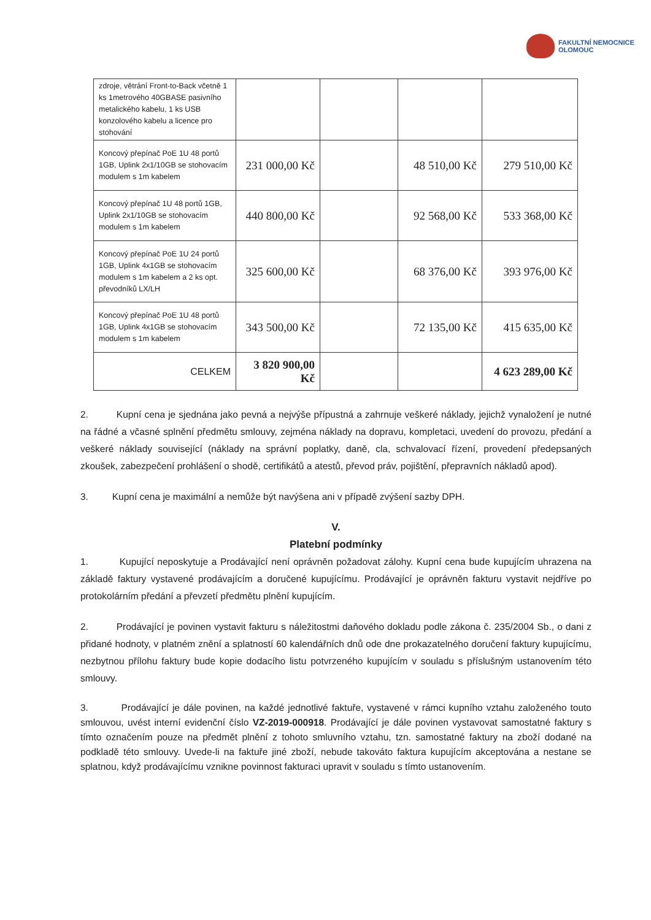FAKULTNÍ NEMOCNICE
OLOMOUC
| zdroje, větrání Front-to-Back včetně 1 ks 1metrového 40GBASE pasivního metalického kabelu, 1 ks USB konzolového kabelu a licence pro stohování | | | | |
| Koncový přepínač PoE 1U 48 portů 1GB, Uplink 2x1/10GB se stohovacím modulem s 1m kabelem | 231 000,00 Kč | | 48 510,00 Kč | 279 510,00 Kč |
| Koncový přepínač 1U 48 portů 1GB, Uplink 2x1/10GB se stohovacím modulem s 1m kabelem | 440 800,00 Kč | | 92 568,00 Kč | 533 368,00 Kč |
| Koncový přepínač PoE 1U 24 portů 1GB, Uplink 4x1GB se stohovacím modulem s 1m kabelem a 2 ks opt. převodníků LX/LH | 325 600,00 Kč | | 68 376,00 Kč | 393 976,00 Kč |
| Koncový přepínač PoE 1U 48 portů 1GB, Uplink 4x1GB se stohovacím modulem s 1m kabelem | 343 500,00 Kč | | 72 135,00 Kč | 415 635,00 Kč |
| CELKEM | 3 820 900,00 Kč | | | 4 623 289,00 Kč |
2. Kupní cena je sjednána jako pevná a nejvýše přípustná a zahrnuje veškeré náklady, jejichž vynaložení je nutné na řádné a včasné splnění předmětu smlouvy, zejména náklady na dopravu, kompletaci, uvedení do provozu, předání a veškeré náklady související (náklady na správní poplatky, daně, cla, schvalovací řízení, provedení předepsaných zkoušek, zabezpečení prohlášení o shodě, certifikátů a atestů, převod práv, pojištění, přepravních nákladů apod).
3. Kupní cena je maximální a nemůže být navýšena ani v případě zvýšení sazby DPH.
V.
Platební podmínky
1. Kupující neposkytuje a Prodávající není oprávněn požadovat zálohy. Kupní cena bude kupujícím uhrazena na základě faktury vystavené prodávajícím a doručené kupujícímu. Prodávající je oprávněn fakturu vystavit nejdříve po protokolárním předání a převzetí předmětu plnění kupujícím.
2. Prodávající je povinen vystavit fakturu s náležitostmi daňového dokladu podle zákona č. 235/2004 Sb., o dani z přidané hodnoty, v platném znění a splatností 60 kalendářních dnů ode dne prokazatelného doručení faktury kupujícímu, nezbytnou přílohu faktury bude kopie dodacího listu potvrzeného kupujícím v souladu s příslušným ustanovením této smlouvy.
3. Prodávající je dále povinen, na každé jednotlivé faktuře, vystavené v rámci kupního vztahu založeného touto smlouvou, uvést interní evidenční číslo VZ-2019-000918. Prodávající je dále povinen vystavovat samostatné faktury s tímto označením pouze na předmět plnění z tohoto smluvního vztahu, tzn. samostatné faktury na zboží dodané na podkladě této smlouvy. Uvede-li na faktuře jiné zboží, nebude takováto faktura kupujícím akceptována a nestane se splatnou, když prodávajícímu vznikne povinnost fakturaci upravit v souladu s tímto ustanovením.